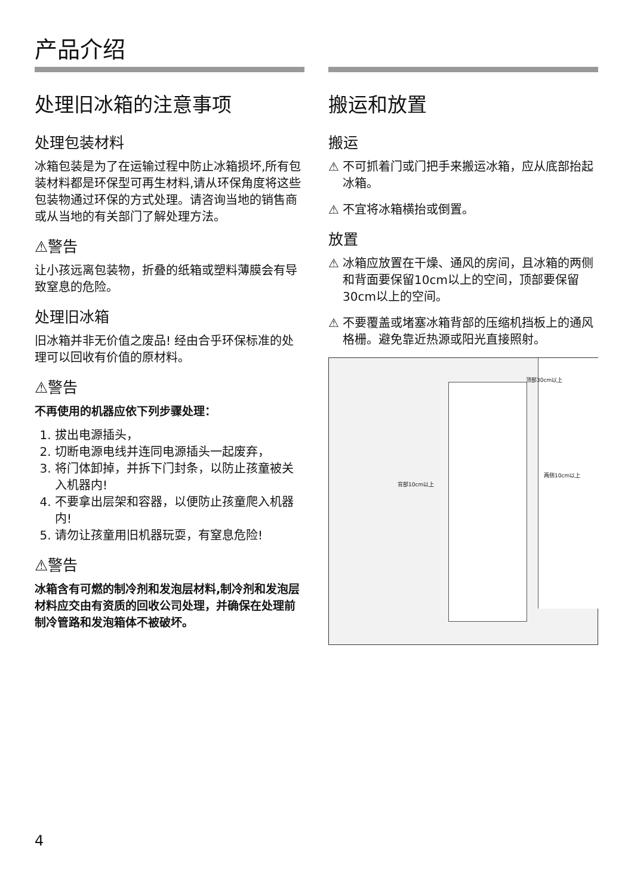产品介绍
处理旧冰箱的注意事项
处理包装材料
冰箱包装是为了在运输过程中防止冰箱损坏,所有包装材料都是环保型可再生材料,请从环保角度将这些包装物通过环保的方式处理。请咨询当地的销售商或从当地的有关部门了解处理方法。
⚠警告
让小孩远离包装物，折叠的纸箱或塑料薄膜会有导致窒息的危险。
处理旧冰箱
旧冰箱并非无价值之废品! 经由合乎环保标准的处理可以回收有价值的原材料。
⚠警告
不再使用的机器应依下列步骤处理：
1. 拔出电源插头，
2. 切断电源电线并连同电源插头一起废弃，
3. 将门体卸掉，并拆下门封条，以防止孩童被关入机器内!
4. 不要拿出层架和容器，以便防止孩童爬入机器内!
5. 请勿让孩童用旧机器玩耍，有窒息危险!
⚠警告
冰箱含有可燃的制冷剂和发泡层材料,制冷剂和发泡层材料应交由有资质的回收公司处理，并确保在处理前制冷管路和发泡箱体不被破坏。
搬运和放置
搬运
⚠ 不可抓着门或门把手来搬运冰箱，应从底部抬起冰箱。
⚠ 不宜将冰箱横抬或倒置。
放置
⚠ 冰箱应放置在干燥、通风的房间，且冰箱的两侧和背面要保留10cm以上的空间，顶部要保留30cm以上的空间。
⚠ 不要覆盖或堵塞冰箱背部的压缩机挡板上的通风格栅。避免靠近热源或阳光直接照射。
顶部30cm以上
两侧10cm以上
背部10cm以上
4